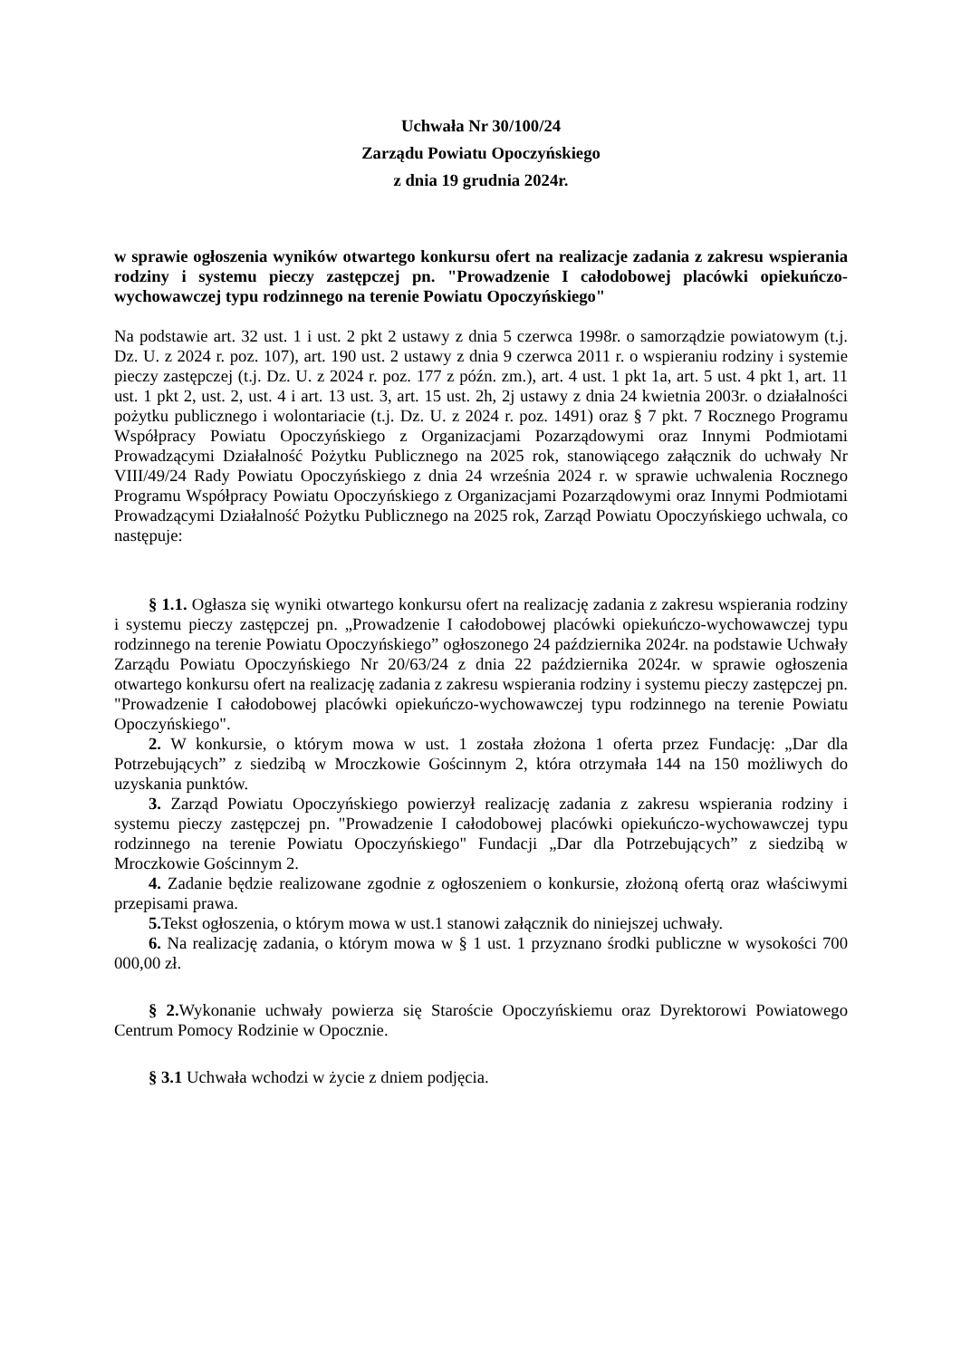Uchwała Nr 30/100/24
Zarządu Powiatu Opoczyńskiego
z dnia 19 grudnia 2024r.
w sprawie ogłoszenia wyników otwartego konkursu ofert na realizacje zadania z zakresu wspierania rodziny i systemu pieczy zastępczej pn. "Prowadzenie I całodobowej placówki opiekuńczo-wychowawczej typu rodzinnego na terenie Powiatu Opoczyńskiego"
Na podstawie art. 32 ust. 1 i ust. 2 pkt 2 ustawy z dnia 5 czerwca 1998r. o samorządzie powiatowym (t.j. Dz. U. z 2024 r. poz. 107), art. 190 ust. 2 ustawy z dnia 9 czerwca 2011 r. o wspieraniu rodziny i systemie pieczy zastępczej (t.j. Dz. U. z 2024 r. poz. 177 z późn. zm.), art. 4 ust. 1 pkt 1a, art. 5 ust. 4 pkt 1, art. 11 ust. 1 pkt 2, ust. 2, ust. 4 i art. 13 ust. 3, art. 15 ust. 2h, 2j ustawy z dnia 24 kwietnia 2003r. o działalności pożytku publicznego i wolontariacie (t.j. Dz. U. z 2024 r. poz. 1491) oraz § 7 pkt. 7 Rocznego Programu Współpracy Powiatu Opoczyńskiego z Organizacjami Pozarządowymi oraz Innymi Podmiotami Prowadzącymi Działalność Pożytku Publicznego na 2025 rok, stanowiącego załącznik do uchwały Nr VIII/49/24 Rady Powiatu Opoczyńskiego z dnia 24 września 2024 r. w sprawie uchwalenia Rocznego Programu Współpracy Powiatu Opoczyńskiego z Organizacjami Pozarządowymi oraz Innymi Podmiotami Prowadzącymi Działalność Pożytku Publicznego na 2025 rok, Zarząd Powiatu Opoczyńskiego uchwala, co następuje:
§ 1.1. Ogłasza się wyniki otwartego konkursu ofert na realizację zadania z zakresu wspierania rodziny i systemu pieczy zastępczej pn. „Prowadzenie I całodobowej placówki opiekuńczo-wychowawczej typu rodzinnego na terenie Powiatu Opoczyńskiego” ogłoszonego 24 października 2024r. na podstawie Uchwały Zarządu Powiatu Opoczyńskiego Nr 20/63/24 z dnia 22 października 2024r. w sprawie ogłoszenia otwartego konkursu ofert na realizację zadania z zakresu wspierania rodziny i systemu pieczy zastępczej pn. "Prowadzenie I całodobowej placówki opiekuńczo-wychowawczej typu rodzinnego na terenie Powiatu Opoczyńskiego".
2. W konkursie, o którym mowa w ust. 1 została złożona 1 oferta przez Fundację: „Dar dla Potrzebujących” z siedzibą w Mroczkowie Gościnnym 2, która otrzymała 144 na 150 możliwych do uzyskania punktów.
3. Zarząd Powiatu Opoczyńskiego powierzył realizację zadania z zakresu wspierania rodziny i systemu pieczy zastępczej pn. "Prowadzenie I całodobowej placówki opiekuńczo-wychowawczej typu rodzinnego na terenie Powiatu Opoczyńskiego" Fundacji „Dar dla Potrzebujących” z siedzibą w Mroczkowie Gościnnym 2.
4. Zadanie będzie realizowane zgodnie z ogłoszeniem o konkursie, złożoną ofertą oraz właściwymi przepisami prawa.
5. Tekst ogłoszenia, o którym mowa w ust.1 stanowi załącznik do niniejszej uchwały.
6. Na realizację zadania, o którym mowa w § 1 ust. 1 przyznano środki publiczne w wysokości 700 000,00 zł.
§ 2. Wykonanie uchwały powierza się Staroście Opoczyńskiemu oraz Dyrektorowi Powiatowego Centrum Pomocy Rodzinie w Opocznie.
§ 3.1 Uchwała wchodzi w życie z dniem podjęcia.